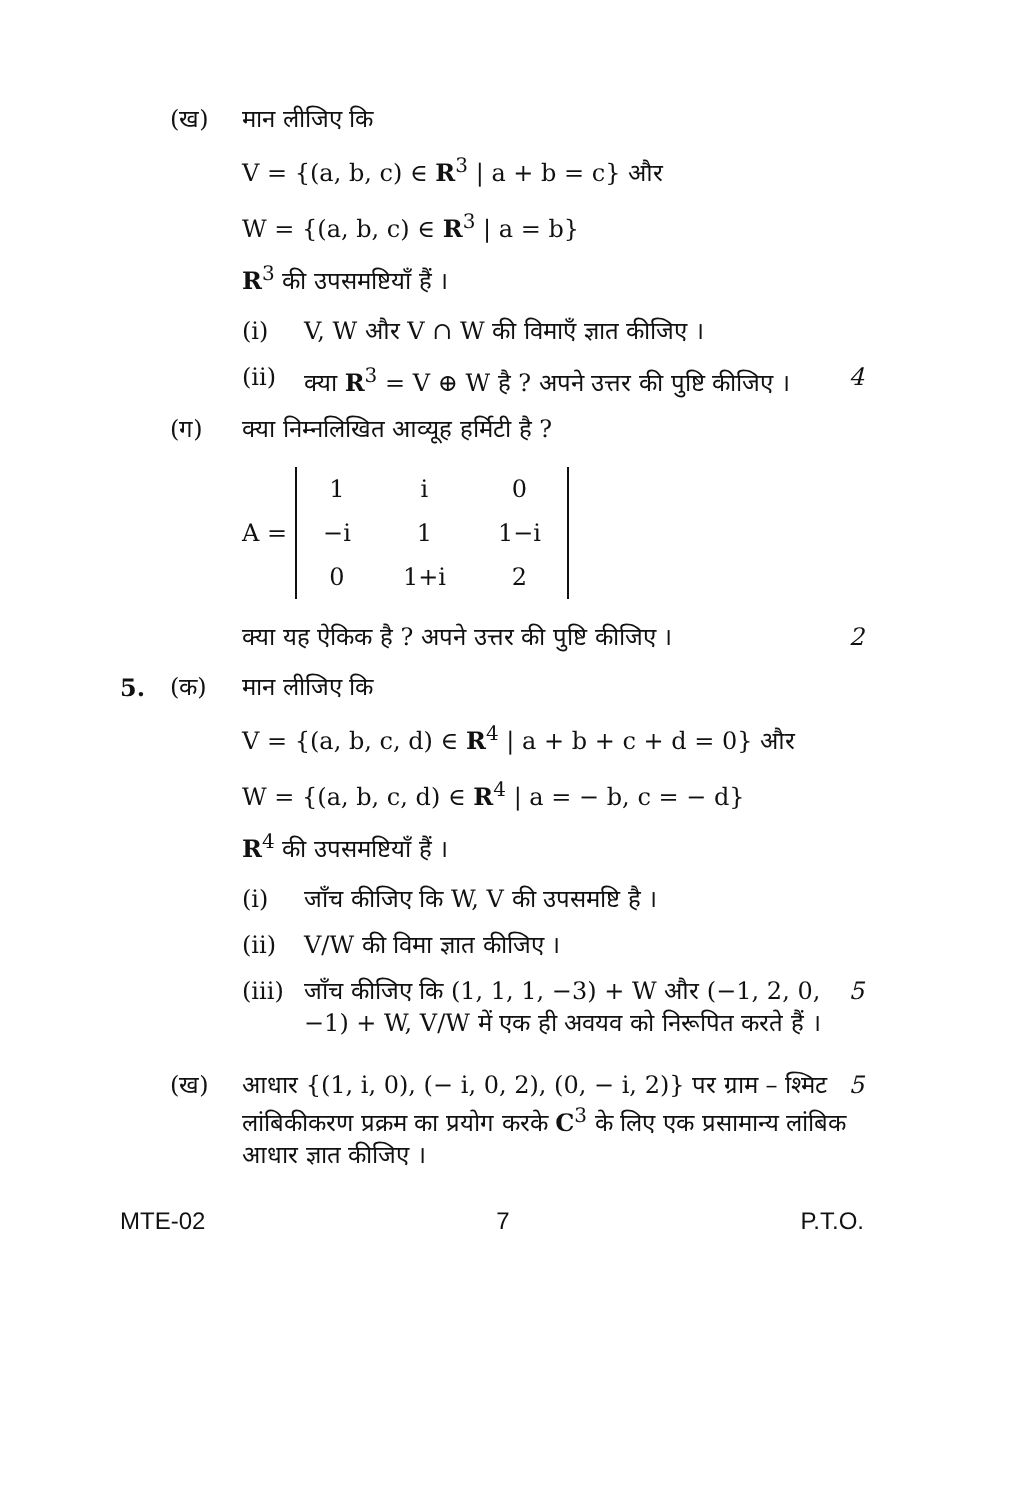(ख) मान लीजिए कि
V = {(a, b, c) ∈ R<sup>3</sup> | a + b = c} और
W = {(a, b, c) ∈ R<sup>3</sup> | a = b}
R<sup>3</sup> की उपसमष्टियाँ हैं ।
(i) V, W और V ∩ W की विमाएँ ज्ञात कीजिए ।
(ii) क्या R<sup>3</sup> = V ⊕ W है ? अपने उत्तर की पुष्टि कीजिए । 4
(ग) क्या निम्नलिखित आव्यूह हर्मिटी है ?
A =
| 1 | i | 0 |
| −i | 1 | 1−i |
| 0 | 1+i | 2 |
क्या यह ऐकिक है ? अपने उत्तर की पुष्टि कीजिए । 2
5. (क) मान लीजिए कि
V = {(a, b, c, d) ∈ R<sup>4</sup> | a + b + c + d = 0} और
W = {(a, b, c, d) ∈ R<sup>4</sup> | a = − b, c = − d}
R<sup>4</sup> की उपसमष्टियाँ हैं ।
(i) जाँच कीजिए कि W, V की उपसमष्टि है ।
(ii) V/W की विमा ज्ञात कीजिए ।
(iii)
जाँच कीजिए कि (1, 1, 1, −3) + W और (−1, 2, 0, −1) + W, V/W में एक ही अवयव को निरूपित करते हैं । 5
(ख) आधार {(1, i, 0), (− i, 0, 2), (0, − i, 2)} पर ग्राम – श्मिट लांबिकीकरण प्रक्रम का प्रयोग करके C<sup>3</sup> के लिए एक प्रसामान्य लांबिक आधार ज्ञात कीजिए । 5
MTE-02 7 P.T.O.